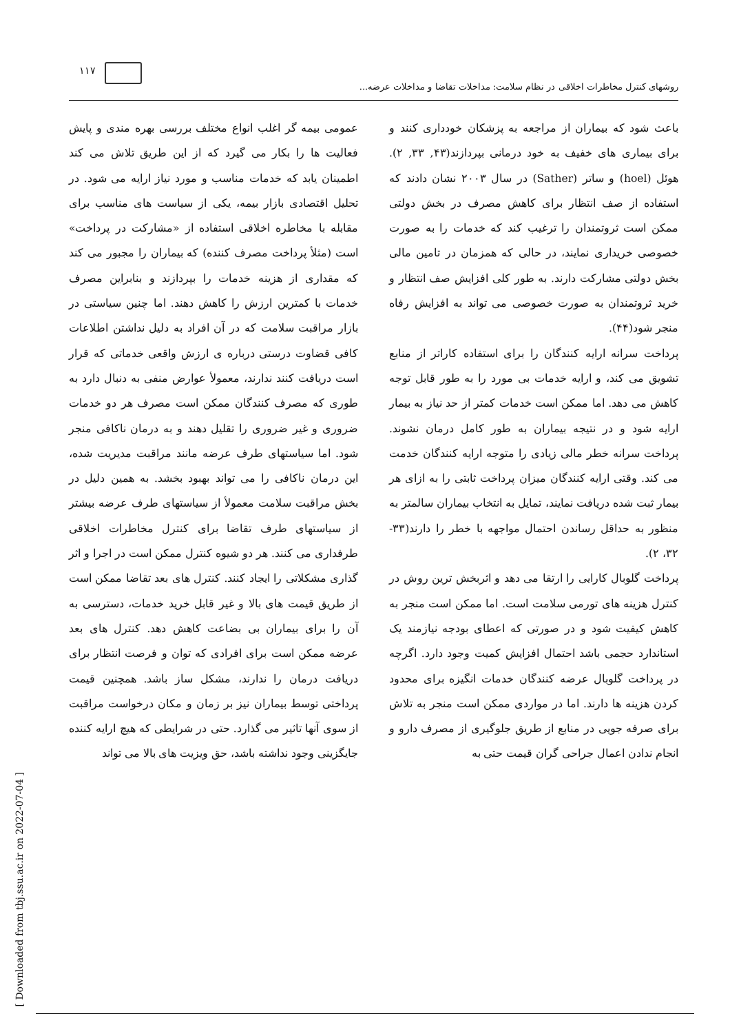۱۱۷
روشهای کنترل مخاطرات اخلاقی در نظام سلامت: مداخلات تقاضا و مداخلات عرضه...
عمومی بیمه گر اغلب انواع مختلف بررسی بهره مندی و پایش فعالیت ها را بکار می گیرد که از این طریق تلاش می کند اطمینان یابد که خدمات مناسب و مورد نیاز ارایه می شود. در تحلیل اقتصادی بازار بیمه، یکی از سیاست های مناسب برای مقابله با مخاطره اخلاقی استفاده از «مشارکت در پرداخت» است (مثلأ پرداخت مصرف کننده) که بیماران را مجبور می کند که مقداری از هزینه خدمات را بپردازند و بنابراین مصرف خدمات با کمترین ارزش را کاهش دهند. اما چنین سیاستی در بازار مراقبت سلامت که در آن افراد به دلیل نداشتن اطلاعات کافی قضاوت درستی درباره ی ارزش واقعی خدماتی که قرار است دریافت کنند ندارند، معمولأ عوارض منفی به دنبال دارد به طوری که مصرف کنندگان ممکن است مصرف هر دو خدمات ضروری و غیر ضروری را تقلیل دهند و به درمان ناکافی منجر شود. اما سیاستهای طرف عرضه مانند مراقبت مدیریت شده، این درمان ناکافی را می تواند بهبود بخشد. به همین دلیل در بخش مراقبت سلامت معمولأ از سیاستهای طرف عرضه بیشتر از سیاستهای طرف تقاضا برای کنترل مخاطرات اخلاقی طرفداری می کنند. هر دو شیوه کنترل ممکن است در اجرا و اثر گذاری مشکلاتی را ایجاد کنند. کنترل های بعد تقاضا ممکن است از طریق قیمت های بالا و غیر قابل خرید خدمات، دسترسی به آن را برای بیماران بی بضاعت کاهش دهد. کنترل های بعد عرضه ممکن است برای افرادی که توان و فرصت انتظار برای دریافت درمان را ندارند، مشکل ساز باشد. همچنین قیمت پرداختی توسط بیماران نیز بر زمان و مکان درخواست مراقبت از سوی آنها تاثیر می گذارد. حتی در شرایطی که هیچ ارایه کننده جایگزینی وجود نداشته باشد، حق ویزیت های بالا می تواند
باعث شود که بیماران از مراجعه به پزشکان خودداری کنند و برای بیماری های خفیف به خود درمانی بپردازند(۴۳, ۳۳, ۲). هوئل (hoel) و ساتر (Sather) در سال ۲۰۰۳ نشان دادند که استفاده از صف انتظار برای کاهش مصرف در بخش دولتی ممکن است ثروتمندان را ترغیب کند که خدمات را به صورت خصوصی خریداری نمایند، در حالی که همزمان در تامین مالی بخش دولتی مشارکت دارند. به طور کلی افزایش صف انتظار و خرید ثروتمندان به صورت خصوصی می تواند به افزایش رفاه منجر شود(۴۴).
پرداخت سرانه ارایه کنندگان را برای استفاده کاراتر از منابع تشویق می کند، و ارایه خدمات بی مورد را به طور قابل توجه کاهش می دهد. اما ممکن است خدمات کمتر از حد نیاز به بیمار ارایه شود و در نتیجه بیماران به طور کامل درمان نشوند. پرداخت سرانه خطر مالی زیادی را متوجه ارایه کنندگان خدمت می کند. وقتی ارایه کنندگان میزان پرداخت ثابتی را به ازای هر بیمار ثبت شده دریافت نمایند، تمایل به انتخاب بیماران سالمتر به منظور به حداقل رساندن احتمال مواجهه با خطر را دارند(۳۳- ۳۲، ۲).
پرداخت گلوبال کارایی را ارتقا می دهد و اثربخش ترین روش در کنترل هزینه های تورمی سلامت است. اما ممکن است منجر به کاهش کیفیت شود و در صورتی که اعطای بودجه نیازمند یک استاندارد حجمی باشد احتمال افزایش کمیت وجود دارد. اگرچه در پرداخت گلوبال عرضه کنندگان خدمات انگیزه برای محدود کردن هزینه ها دارند. اما در مواردی ممکن است منجر به تلاش برای صرفه جویی در منابع از طریق جلوگیری از مصرف دارو و انجام ندادن اعمال جراحی گران قیمت حتی به
[ Downloaded from tbj.ssu.ac.ir on 2022-07-04 ]